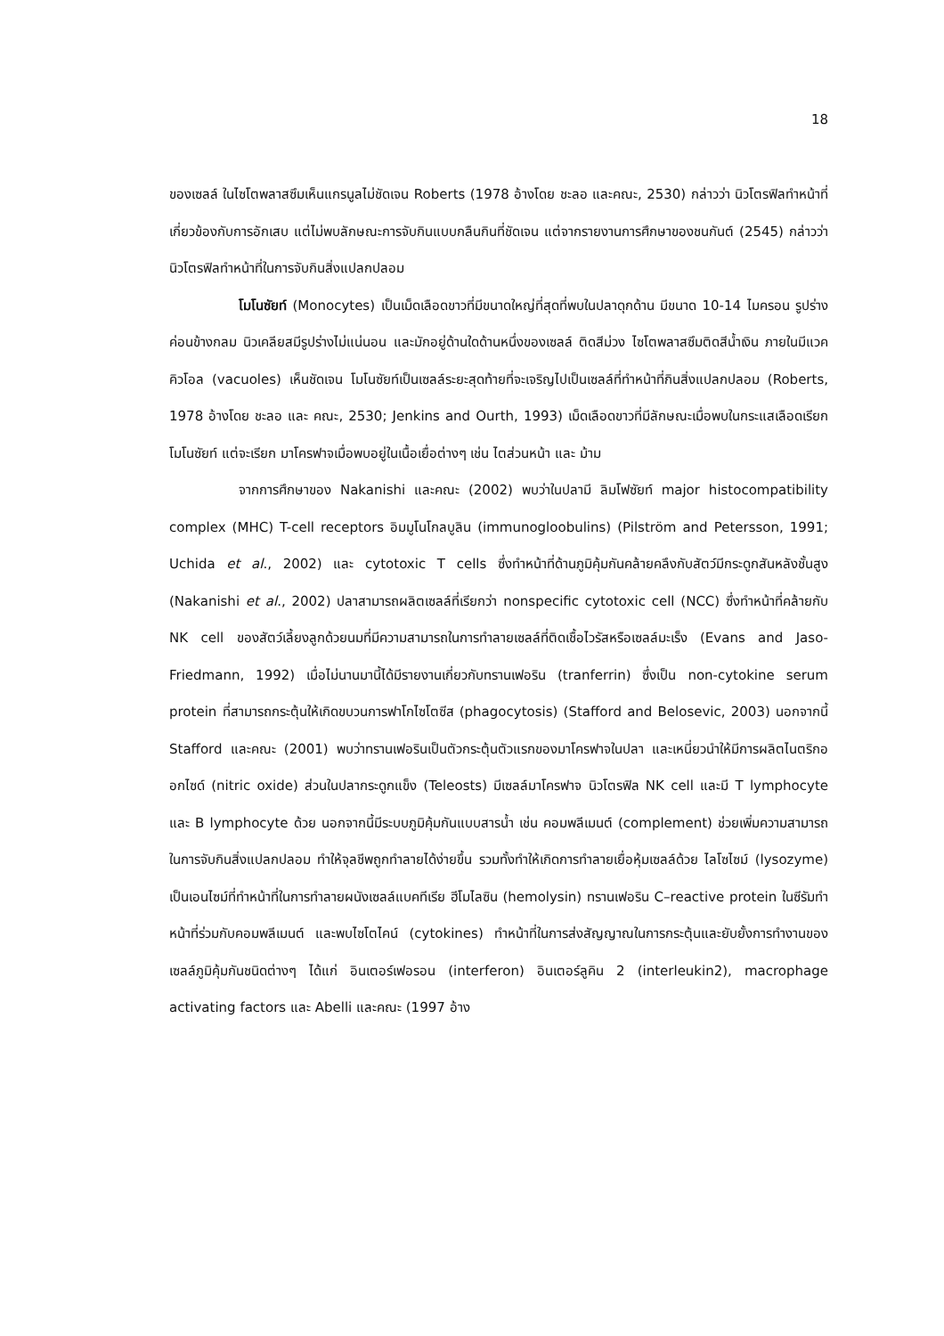18
ของเซลล์ ในไซโตพลาสซึมเห็นแกรนูลไม่ชัดเจน Roberts (1978 อ้างโดย ชะลอ และคณะ, 2530) กล่าวว่า นิวโตรฟิลทำหน้าที่เกี่ยวข้องกับการอักเสบ แต่ไม่พบลักษณะการจับกินแบบกลืนกินที่ชัดเจน แต่จากรายงานการศึกษาของชนกันต์ (2545) กล่าวว่านิวโตรฟิลทำหน้าที่ในการจับกินสิ่งแปลกปลอม
โมโนซัยท์ (Monocytes) เป็นเม็ดเลือดขาวที่มีขนาดใหญ่ที่สุดที่พบในปลาดุกด้าน มีขนาด 10-14 ไมครอน รูปร่างค่อนข้างกลม นิวเคลียสมีรูปร่างไม่แน่นอน และมักอยู่ด้านใดด้านหนึ่งของเซลล์ ติดสีม่วง ไซโตพลาสซึมติดสีน้ำเงิน ภายในมีแวคคิวโอล (vacuoles) เห็นชัดเจน โมโนซัยท์เป็นเซลล์ระยะสุดท้ายที่จะเจริญไปเป็นเซลล์ที่ทำหน้าที่กินสิ่งแปลกปลอม (Roberts, 1978 อ้างโดย ชะลอ และ คณะ, 2530; Jenkins and Ourth, 1993) เม็ดเลือดขาวที่มีลักษณะเมื่อพบในกระแสเลือดเรียก โมโนซัยท์ แต่จะเรียก มาโครฟาจเมื่อพบอยู่ในเนื้อเยื่อต่างๆ เช่น ไตส่วนหน้า และ ม้าม
จากการศึกษาของ Nakanishi และคณะ (2002) พบว่าในปลามี ลิมโฟซัยท์ major histocompatibility complex (MHC) T-cell receptors อิมมูโนโกลบูลิน (immunogloobulins) (Pilström and Petersson, 1991; Uchida et al., 2002) และ cytotoxic T cells ซึ่งทำหน้าที่ด้านภูมิคุ้มกันคล้ายคลึงกับสัตว์มีกระดูกสันหลังชั้นสูง (Nakanishi et al., 2002) ปลาสามารถผลิตเซลล์ที่เรียกว่า nonspecific cytotoxic cell (NCC) ซึ่งทำหน้าที่คล้ายกับ NK cell ของสัตว์เลี้ยงลูกด้วยนมที่มีความสามารถในการทำลายเซลล์ที่ติดเชื้อไวรัสหรือเซลล์มะเร็ง (Evans and Jaso-Friedmann, 1992) เมื่อไม่นานมานี้ได้มีรายงานเกี่ยวกับทรานเฟอริน (tranferrin) ซึ่งเป็น non-cytokine serum protein ที่สามารถกระตุ้นให้เกิดขบวนการฟาโกไซโตซีส (phagocytosis) (Stafford and Belosevic, 2003) นอกจากนี้ Stafford และคณะ (2001) พบว่าทรานเฟอรินเป็นตัวกระตุ้นตัวแรกของมาโครฟาจในปลา และเหนี่ยวนำให้มีการผลิตไนตริกออกไซด์ (nitric oxide) ส่วนในปลากระดูกแข็ง (Teleosts) มีเซลล์มาโครฟาจ นิวโตรฟิล NK cell และมี T lymphocyte และ B lymphocyte ด้วย นอกจากนี้มีระบบภูมิคุ้มกันแบบสารน้ำ เช่น คอมพลีเมนต์ (complement) ช่วยเพิ่มความสามารถในการจับกินสิ่งแปลกปลอม ทำให้จุลชีพถูกทำลายได้ง่ายขึ้น รวมทั้งทำให้เกิดการทำลายเยื่อหุ้มเซลล์ด้วย ไลโซไซม์ (lysozyme) เป็นเอนไซม์ที่ทำหน้าที่ในการทำลายผนังเซลล์แบคทีเรีย ฮีโมไลซิน (hemolysin) ทรานเฟอริน C–reactive protein ในซีรัมทำหน้าที่ร่วมกับคอมพลีเมนต์ และพบไซโตไคน์ (cytokines) ทำหน้าที่ในการส่งสัญญาณในการกระตุ้นและยับยั้งการทำงานของเซลล์ภูมิคุ้มกันชนิดต่างๆ ได้แก่ อินเตอร์เฟอรอน (interferon) อินเตอร์ลูคิน 2 (interleukin2), macrophage activating factors และ Abelli และคณะ (1997 อ้าง